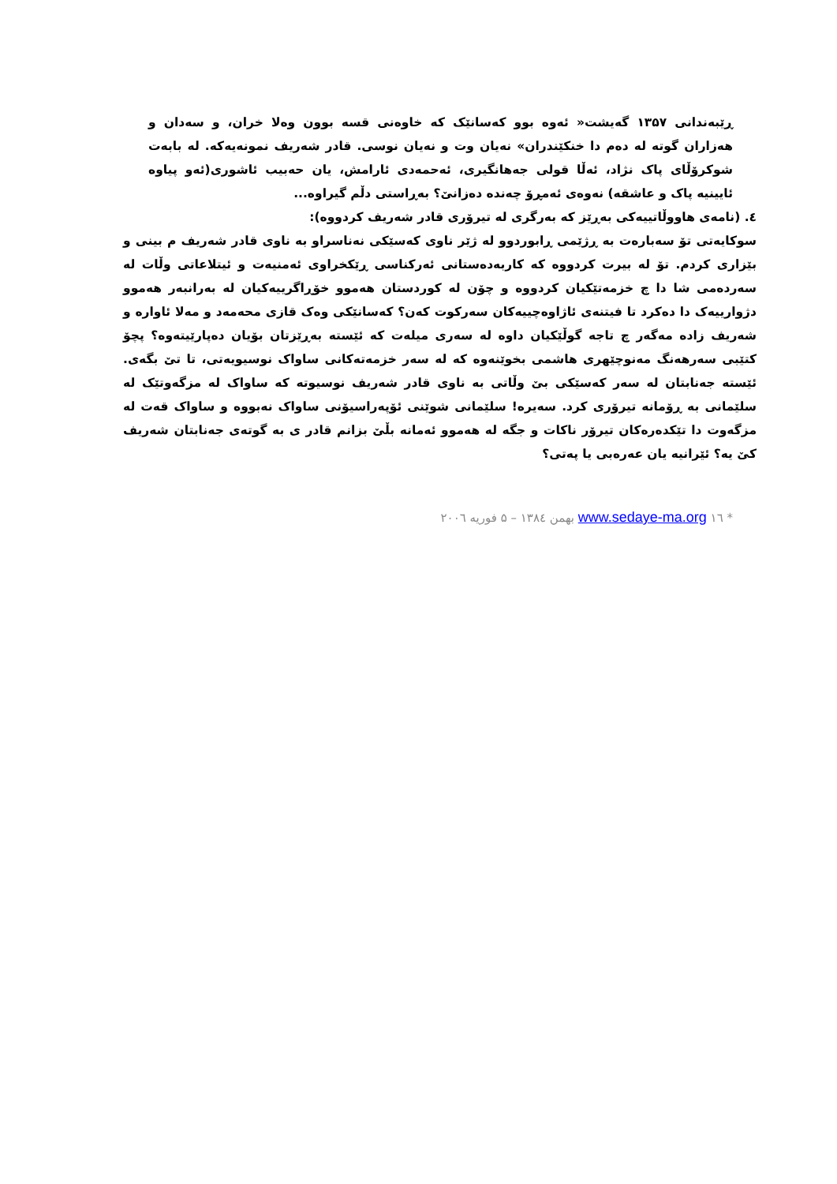ڕێبەندانی ۱۳۵۷ گەیشت« ئەوە بوو کەسانێک کە خاوەنی قسە بوون وەلا خران، و سەدان و هەزاران گوتە لە دەم دا خنکێندران» نەیان وت و نەیان نوسی. قادر شەریف نمونەیەکە. لە بابەت شوکرۆڵای پاک نژاد، ئەڵا قولی جەهانگیری، ئەحمەدی ئارامش، یان حەبیب ئاشوری(ئەو پیاوە ئایینیە پاک و عاشقە) نەوەی ئەمڕۆ چەندە دەزانێ؟ بەڕاستی دڵم گیراوە...
٤. (نامەی هاووڵاتییەکی بەڕێز کە بەرگری لە تیرۆری قادر شەریف کردووە):
سوکایەتی تۆ سەبارەت بە ڕژێمی ڕابوردوو لە ژێر ناوی کەسێکی نەناسراو بە ناوی قادر شەریف م بینی و بێزاری کردم. تۆ لە بیرت کردووە کە کاربەدەستانی ئەرکناسی ڕێکخراوی ئەمنیەت و ئیتلاعاتی وڵات لە سەردەمی شا دا چ خزمەتێکیان کردووە و چۆن لە کوردستان هەموو خۆڕاگرییەکیان لە بەرانبەر هەموو دژوارییەک دا دەکرد تا فیتنەی ئاژاوەچییەکان سەرکوت کەن؟ کەسانێکی وەک قازی محەمەد و مەلا ئاوارە و شەریف زادە مەگەر چ تاجە گوڵێکیان داوە لە سەری میلەت کە ئێستە بەڕێزتان بۆیان دەپارێیتەوە؟ پچۆ کتێبی سەرهەنگ مەنوچێهری هاشمی بخوێنەوە کە لە سەر خزمەتەکانی ساواک نوسیویەتی، تا تێ بگەی. ئێستە جەنابتان لە سەر کەسێکی بێ وڵاتی بە ناوی قادر شەریف نوسیوتە کە ساواک لە مزگەوتێک لە سلێمانی بە ڕۆمانە تیرۆری کرد. سەیرە! سلێمانی شوێنی ئۆپەراسیۆنی ساواک نەبووە و ساواک قەت لە مزگەوت دا تێکدەرەکان تیرۆر ناکات و جگە لە هەموو ئەمانە بڵێ بزانم قادر ی بە گوتەی جەنابتان شەریف کێ یە؟ ئێرانیە یان عەرەبی یا پەتی؟
* www.sedaye-ma.org ۱٦ بهمن ۱۳۸٤ – ۵ فوریه ۲۰۰٦